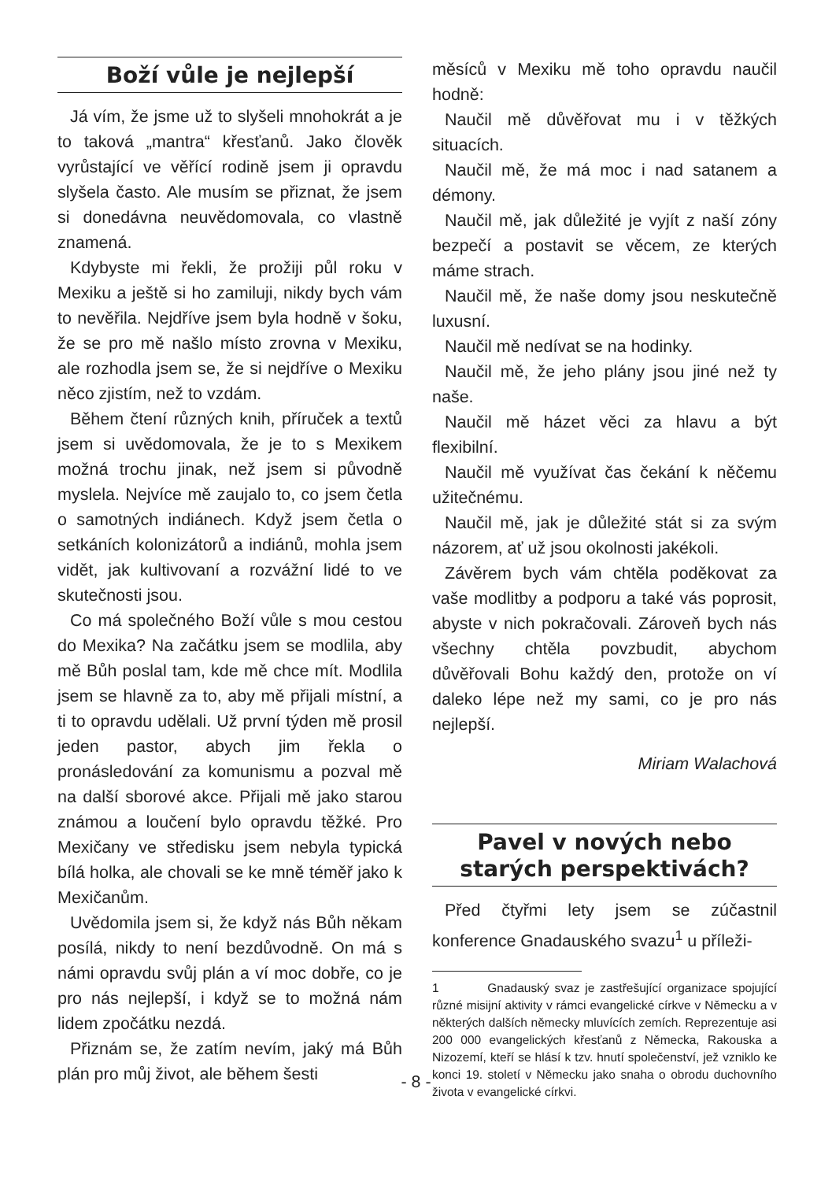Boží vůle je nejlepší
Já vím, že jsme už to slyšeli mnohokrát a je to taková „mantra“ křesťanů. Jako člověk vyrůstající ve věřící rodině jsem ji opravdu slyšela často. Ale musím se přiznat, že jsem si donedávna neuvědomovala, co vlastně znamená.
Kdybyste mi řekli, že prožiji půl roku v Mexiku a ještě si ho zamiluji, nikdy bych vám to nevěřila. Nejdříve jsem byla hodně v šoku, že se pro mě našlo místo zrovna v Mexiku, ale rozhodla jsem se, že si nejdříve o Mexiku něco zjistím, než to vzdám.
Během čtení různých knih, příruček a textů jsem si uvědomovala, že je to s Mexikem možná trochu jinak, než jsem si původně myslela. Nejvíce mě zaujalo to, co jsem četla o samotných indiánech. Když jsem četla o setkáních kolonizátorů a indiánů, mohla jsem vidět, jak kultivovaní a rozvážní lidé to ve skutečnosti jsou.
Co má společného Boží vůle s mou cestou do Mexika? Na začátku jsem se modlila, aby mě Bůh poslal tam, kde mě chce mít. Modlila jsem se hlavně za to, aby mě přijali místní, a ti to opravdu udělali. Už první týden mě prosil jeden pastor, abych jim řekla o pronásledování za komunismu a pozval mě na další sborové akce. Přijali mě jako starou známou a loučení bylo opravdu těžké. Pro Mexičany ve středisku jsem nebyla typická bílá holka, ale chovali se ke mně téměř jako k Mexičanům.
Uvědomila jsem si, že když nás Bůh někam posílá, nikdy to není bezdůvodně. On má s námi opravdu svůj plán a ví moc dobře, co je pro nás nejlepší, i když se to možná nám lidem zpočátku nezdá.
Přiznám se, že zatím nevím, jaký má Bůh plán pro můj život, ale během šesti
měsíců v Mexiku mě toho opravdu naučil hodně:
Naučil mě důvěřovat mu i v těžkých situacích.
Naučil mě, že má moc i nad satanem a démony.
Naučil mě, jak důležité je vyjít z naší zóny bezpečí a postavit se věcem, ze kterých máme strach.
Naučil mě, že naše domy jsou neskutečně luxusní.
Naučil mě nedívat se na hodinky.
Naučil mě, že jeho plány jsou jiné než ty naše.
Naučil mě házet věci za hlavu a být flexibilní.
Naučil mě využívat čas čekání k něčemu užitečnému.
Naučil mě, jak je důležité stát si za svým názorem, ať už jsou okolnosti jakékoli.
Závěrem bych vám chtěla poděkovat za vaše modlitby a podporu a také vás poprosit, abyste v nich pokračovali. Zároveň bych nás všechny chtěla povzbudit, abychom důvěřovali Bohu každý den, protože on ví daleko lépe než my sami, co je pro nás nejlepší.
Miriam Walachová
Pavel v nových nebo starých perspektivách?
Před čtyřmi lety jsem se zúčastnil konference Gnadauského svazu<sup>1</sup> u příleži-
1 Gnadauský svaz je zastřešující organizace spojující různé misijní aktivity v rámci evangelické církve v Německu a v některých dalších německy mluvících zemích. Reprezentuje asi 200 000 evangelických křesťanů z Německa, Rakouska a Nizozemí, kteří se hlásí k tzv. hnutí společenství, jež vzniklo ke konci 19. století v Německu jako snaha o obrodu duchovního života v evangelické církvi.
- 8 -